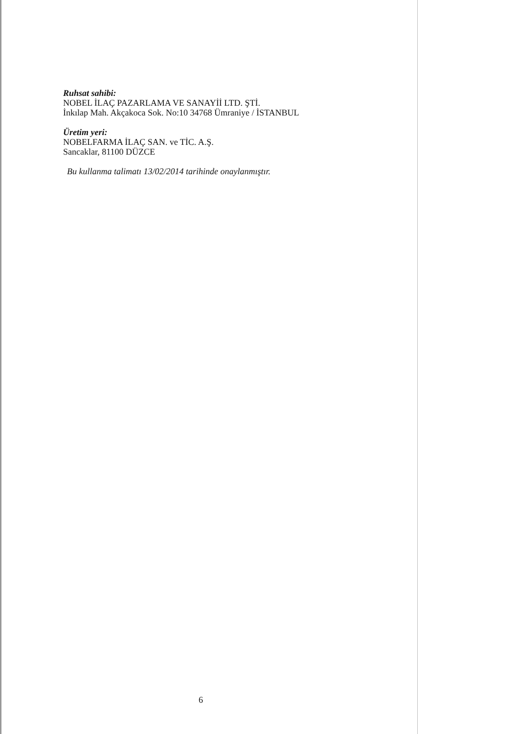Ruhsat sahibi:
NOBEL İLAÇ PAZARLAMA VE SANAYİİ LTD. ŞTİ.
İnkılap Mah. Akçakoca Sok. No:10 34768 Ümraniye / İSTANBUL
Üretim yeri:
NOBELFARMA İLAÇ SAN. ve TİC. A.Ş.
Sancaklar, 81100 DÜZCE
Bu kullanma talimatı 13/02/2014 tarihinde onaylanmıştır.
6